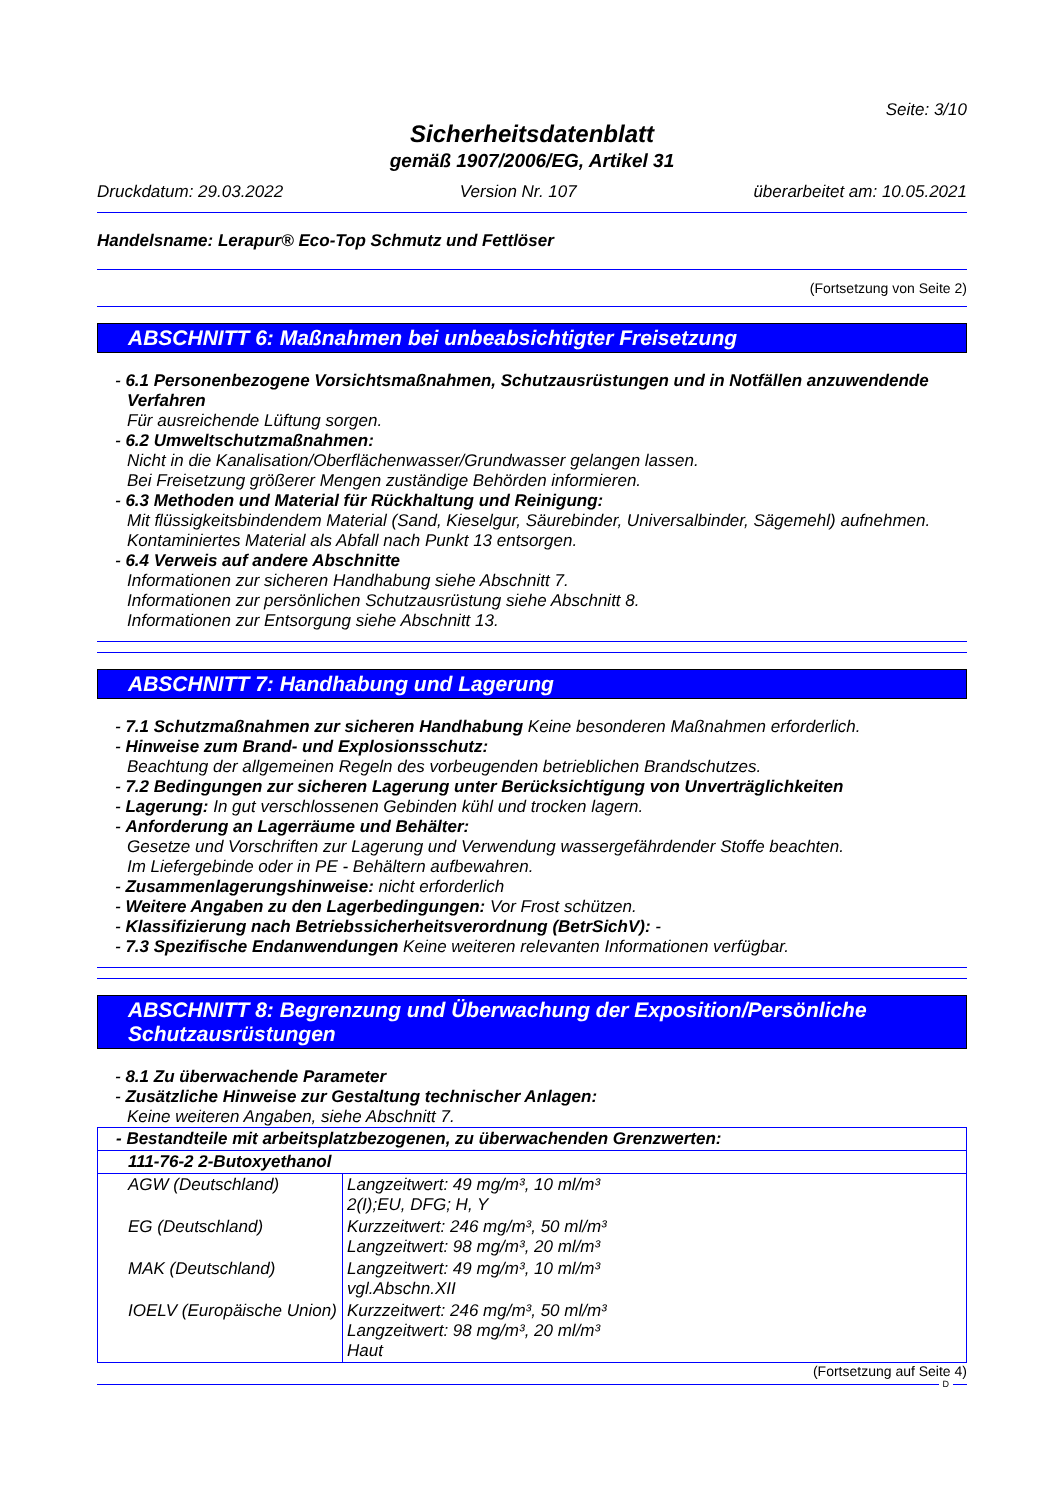Seite: 3/10
Sicherheitsdatenblatt
gemäß 1907/2006/EG, Artikel 31
Druckdatum: 29.03.2022 Version Nr. 107 überarbeitet am: 10.05.2021
Handelsname: Lerapur® Eco-Top Schmutz und Fettlöser
(Fortsetzung von Seite 2)
ABSCHNITT 6: Maßnahmen bei unbeabsichtigter Freisetzung
- 6.1 Personenbezogene Vorsichtsmaßnahmen, Schutzausrüstungen und in Notfällen anzuwendende Verfahren
Für ausreichende Lüftung sorgen.
- 6.2 Umweltschutzmaßnahmen:
Nicht in die Kanalisation/Oberflächenwasser/Grundwasser gelangen lassen.
Bei Freisetzung größerer Mengen zuständige Behörden informieren.
- 6.3 Methoden und Material für Rückhaltung und Reinigung:
Mit flüssigkeitsbindendem Material (Sand, Kieselgur, Säurebinder, Universalbinder, Sägemehl) aufnehmen.
Kontaminiertes Material als Abfall nach Punkt 13 entsorgen.
- 6.4 Verweis auf andere Abschnitte
Informationen zur sicheren Handhabung siehe Abschnitt 7.
Informationen zur persönlichen Schutzausrüstung siehe Abschnitt 8.
Informationen zur Entsorgung siehe Abschnitt 13.
ABSCHNITT 7: Handhabung und Lagerung
- 7.1 Schutzmaßnahmen zur sicheren Handhabung Keine besonderen Maßnahmen erforderlich.
- Hinweise zum Brand- und Explosionsschutz:
Beachtung der allgemeinen Regeln des vorbeugenden betrieblichen Brandschutzes.
- 7.2 Bedingungen zur sicheren Lagerung unter Berücksichtigung von Unverträglichkeiten
- Lagerung: In gut verschlossenen Gebinden kühl und trocken lagern.
- Anforderung an Lagerräume und Behälter:
Gesetze und Vorschriften zur Lagerung und Verwendung wassergefährdender Stoffe beachten.
Im Liefergebinde oder in PE - Behältern aufbewahren.
- Zusammenlagerungshinweise: nicht erforderlich
- Weitere Angaben zu den Lagerbedingungen: Vor Frost schützen.
- Klassifizierung nach Betriebssicherheitsverordnung (BetrSichV): -
- 7.3 Spezifische Endanwendungen Keine weiteren relevanten Informationen verfügbar.
ABSCHNITT 8: Begrenzung und Überwachung der Exposition/Persönliche Schutzausrüstungen
- 8.1 Zu überwachende Parameter
- Zusätzliche Hinweise zur Gestaltung technischer Anlagen:
Keine weiteren Angaben, siehe Abschnitt 7.
| - Bestandteile mit arbeitsplatzbezogenen, zu überwachenden Grenzwerten: | |
| 111-76-2 2-Butoxyethanol | |
| AGW (Deutschland) | Langzeitwert: 49 mg/m³, 10 ml/m³ 2(I);EU, DFG; H, Y |
| EG (Deutschland) | Kurzzeitwert: 246 mg/m³, 50 ml/m³ Langzeitwert: 98 mg/m³, 20 ml/m³ |
| MAK (Deutschland) | Langzeitwert: 49 mg/m³, 10 ml/m³ vgl.Abschn.XII |
| IOELV (Europäische Union) | Kurzzeitwert: 246 mg/m³, 50 ml/m³ Langzeitwert: 98 mg/m³, 20 ml/m³ Haut |
(Fortsetzung auf Seite 4)
D